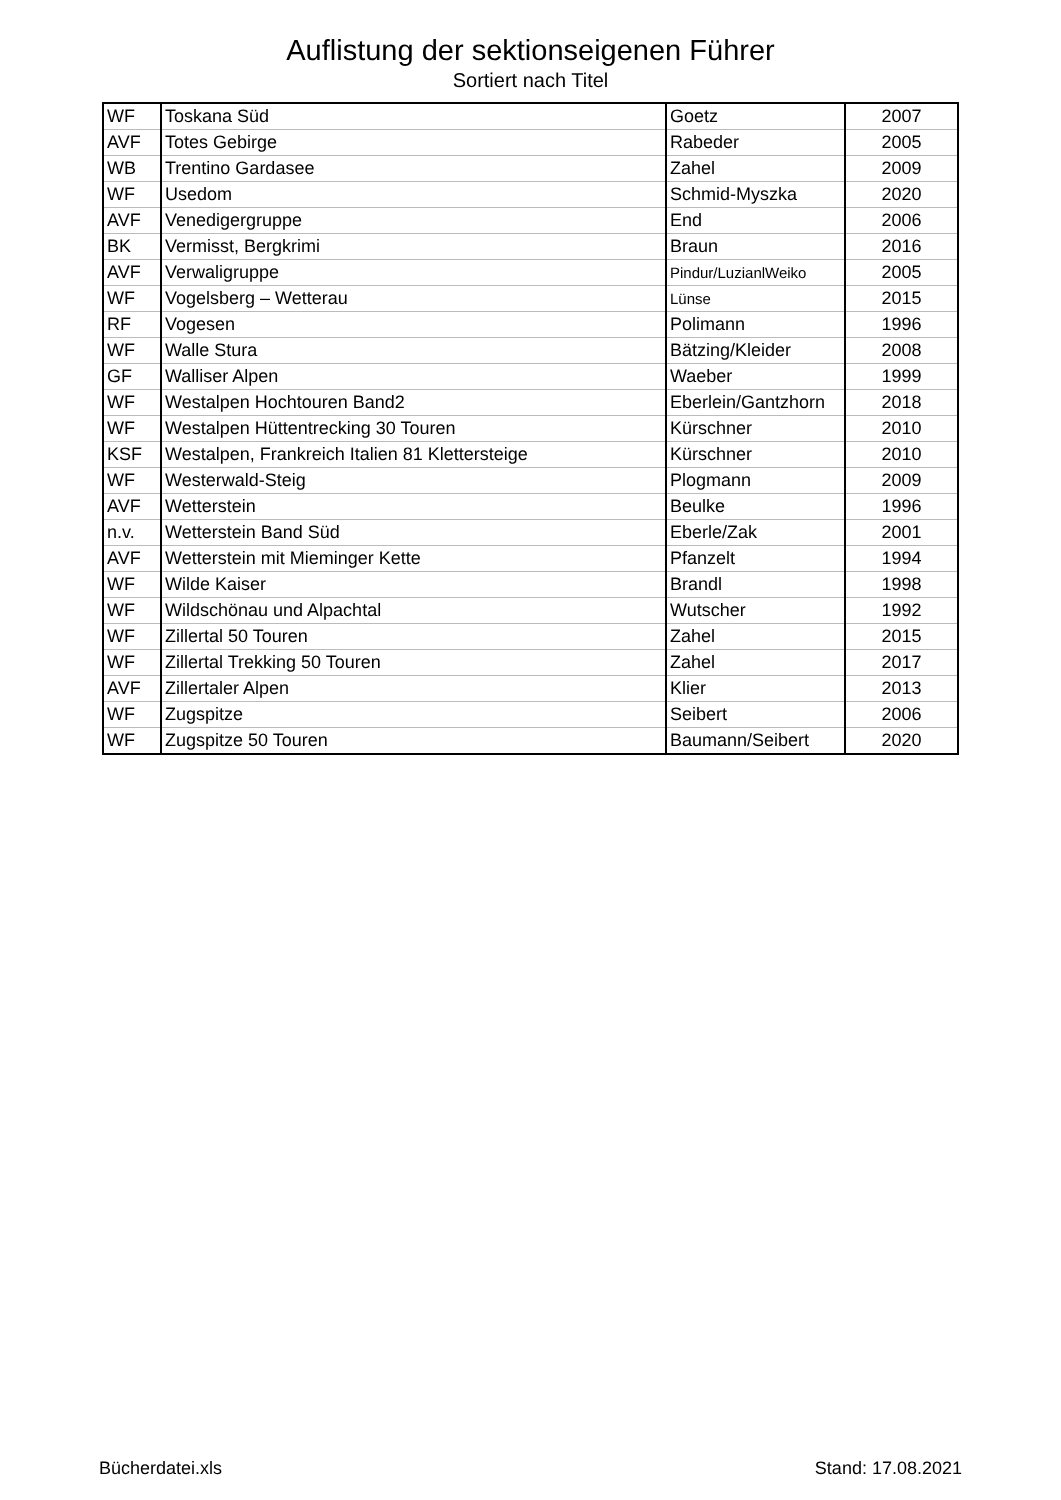Auflistung der sektionseigenen Führer
Sortiert nach Titel
| WF | Toskana Süd | Goetz | 2007 |
| AVF | Totes Gebirge | Rabeder | 2005 |
| WB | Trentino Gardasee | Zahel | 2009 |
| WF | Usedom | Schmid-Myszka | 2020 |
| AVF | Venedigergruppe | End | 2006 |
| BK | Vermisst, Bergkrimi | Braun | 2016 |
| AVF | Verwaligruppe | Pindur/LuzianlWeiko | 2005 |
| WF | Vogelsberg – Wetterau | Lünse | 2015 |
| RF | Vogesen | Polimann | 1996 |
| WF | Walle Stura | Bätzing/Kleider | 2008 |
| GF | Walliser Alpen | Waeber | 1999 |
| WF | Westalpen Hochtouren Band2 | Eberlein/Gantzhorn | 2018 |
| WF | Westalpen Hüttentrecking 30 Touren | Kürschner | 2010 |
| KSF | Westalpen, Frankreich Italien 81 Klettersteige | Kürschner | 2010 |
| WF | Westerwald-Steig | Plogmann | 2009 |
| AVF | Wetterstein | Beulke | 1996 |
| n.v. | Wetterstein Band Süd | Eberle/Zak | 2001 |
| AVF | Wetterstein mit Mieminger Kette | Pfanzelt | 1994 |
| WF | Wilde Kaiser | Brandl | 1998 |
| WF | Wildschönau und Alpachtal | Wutscher | 1992 |
| WF | Zillertal 50 Touren | Zahel | 2015 |
| WF | Zillertal Trekking 50 Touren | Zahel | 2017 |
| AVF | Zillertaler Alpen | Klier | 2013 |
| WF | Zugspitze | Seibert | 2006 |
| WF | Zugspitze 50 Touren | Baumann/Seibert | 2020 |
Bücherdatei.xls Stand: 17.08.2021